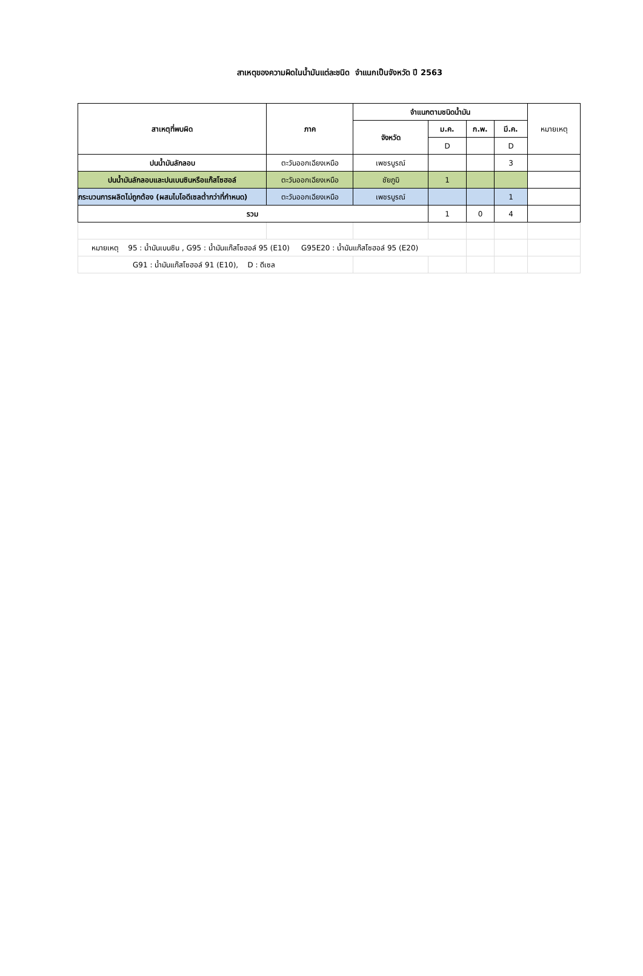สาเหตุของความผิดในน้ำมันแต่ละชนิด จำแนกเป็นจังหวัด ปี 2563
| สาเหตุที่พบผิด | ภาค | จำแนกตามชนิดน้ำมัน | | | | หมายเหตุ |
| --- | --- | --- | --- | --- | --- | --- |
| | | จังหวัด | ม.ค. | ก.พ. | มี.ค. | |
| | | | D | | D | |
| ปนน้ำมันลักลอบ | ตะวันออกเฉียงเหนือ | เพชรบูรณ์ | | | 3 | |
| ปนน้ำมันลักลอบและปนเบนซินหรือแก๊สโซฮอล์ | ตะวันออกเฉียงเหนือ | ชัยภูมิ | 1 | | | |
| กระบวนการผลิตไม่ถูกต้อง (ผสมไบโอดีเซลต่ำกว่าที่กำหนด) | ตะวันออกเฉียงเหนือ | เพชรบูรณ์ | | | 1 | |
| รวม | | | 1 | 0 | 4 | |
| หมายเหตุ 95 : น้ำมันเบนซิน , G95 : น้ำมันแก๊สโซฮอล์ 95 (E10) G95E20 : น้ำมันแก๊สโซฮอล์ 95 (E20) | | | | | | |
| G91 : น้ำมันแก๊สโซฮอล์ 91 (E10), D : ดีเซล | | | | | | |